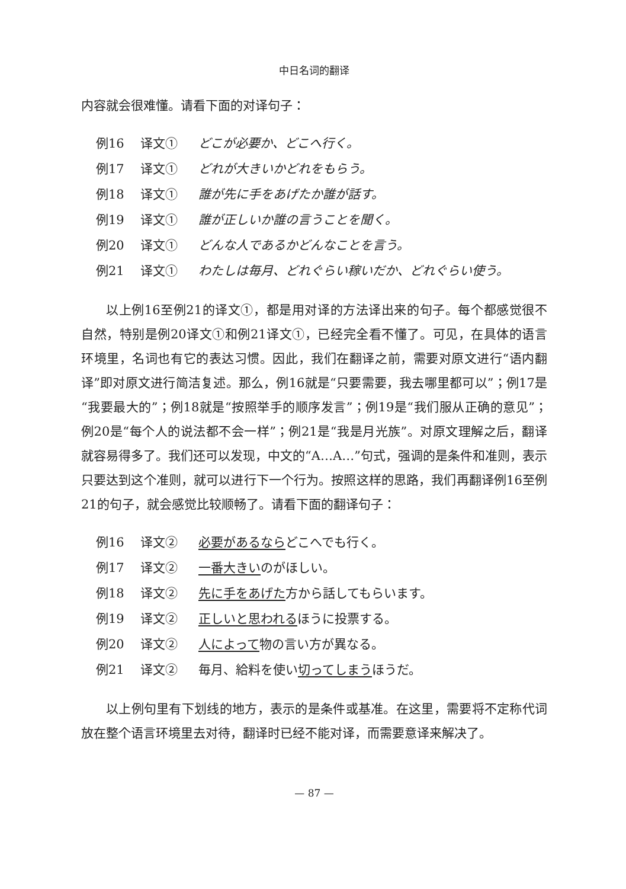中日名词的翻译
内容就会很难懂。请看下面的对译句子：
例16 译文① どこが必要か、どこへ行く。
例17 译文① どれが大きいかどれをもらう。
例18 译文① 誰が先に手をあげたか誰が話す。
例19 译文① 誰が正しいか誰の言うことを聞く。
例20 译文① どんな人であるかどんなことを言う。
例21 译文① わたしは毎月、どれぐらい稼いだか、どれぐらい使う。
以上例16至例21的译文①，都是用对译的方法译出来的句子。每个都感觉很不自然，特别是例20译文①和例21译文①，已经完全看不懂了。可见，在具体的语言环境里，名词也有它的表达习惯。因此，我们在翻译之前，需要对原文进行“语内翻译”即对原文进行简洁复述。那么，例16就是“只要需要，我去哪里都可以”；例17是“我要最大的”；例18就是“按照举手的顺序发言”；例19是“我们服从正确的意见”；例20是“每个人的说法都不会一样”；例21是“我是月光族”。对原文理解之后，翻译就容易得多了。我们还可以发现，中文的“A…A…”句式，强调的是条件和准则，表示只要达到这个准则，就可以进行下一个行为。按照这样的思路，我们再翻译例16至例21的句子，就会感觉比较顺畅了。请看下面的翻译句子：
例16 译文② 必要があるならどこへでも行く。
例17 译文② 一番大きいのがほしい。
例18 译文② 先に手をあげた方から話してもらいます。
例19 译文② 正しいと思われるほうに投票する。
例20 译文② 人によって物の言い方が異なる。
例21 译文② 毎月、給料を使い切ってしまうほうだ。
以上例句里有下划线的地方，表示的是条件或基准。在这里，需要将不定称代词放在整个语言环境里去对待，翻译时已经不能对译，而需要意译来解决了。
— 87 —